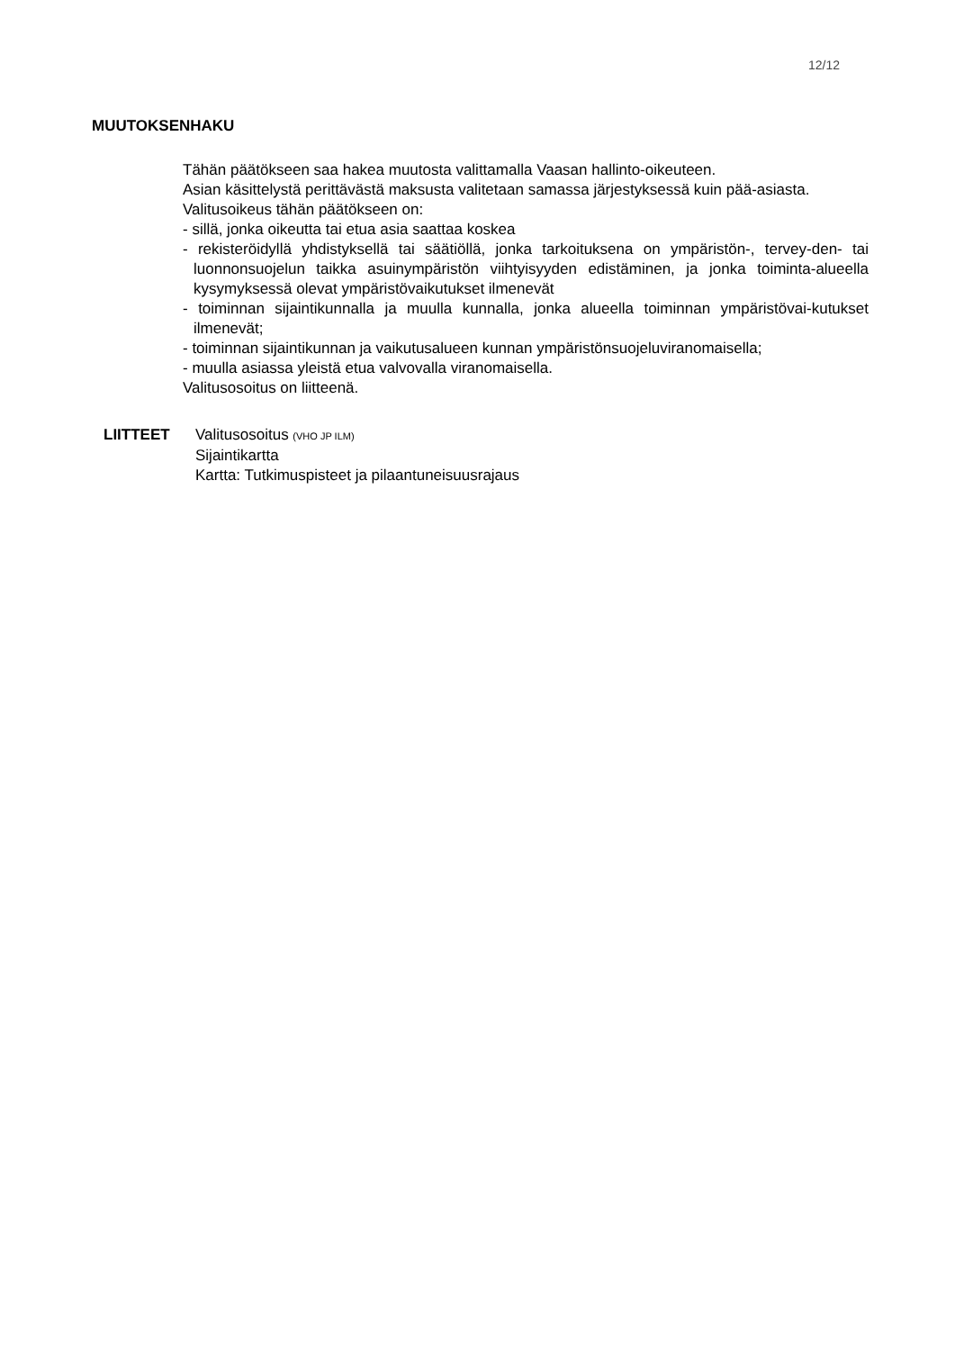12/12
MUUTOKSENHAKU
Tähän päätökseen saa hakea muutosta valittamalla Vaasan hallinto-oikeuteen.
Asian käsittelystä perittävästä maksusta valitetaan samassa järjestyksessä kuin pää-asiasta.
Valitusoikeus tähän päätökseen on:
- sillä, jonka oikeutta tai etua asia saattaa koskea
- rekisteröidyllä yhdistyksellä tai säätiöllä, jonka tarkoituksena on ympäristön-, tervey-den- tai luonnonsuojelun taikka asuinympäristön viihtyisyyden edistäminen, ja jonka toiminta-alueella kysymyksessä olevat ympäristövaikutukset ilmenevät
- toiminnan sijaintikunnalla ja muulla kunnalla, jonka alueella toiminnan ympäristövai-kutukset ilmenevät;
- toiminnan sijaintikunnan ja vaikutusalueen kunnan ympäristönsuojeluviranomaisella;
- muulla asiassa yleistä etua valvovalla viranomaisella.
Valitusosoitus on liitteenä.
LIITTEET Valitusosoitus (VHO JP ILM)
Sijaintikartta
Kartta: Tutkimuspisteet ja pilaantuneisuusrajaus